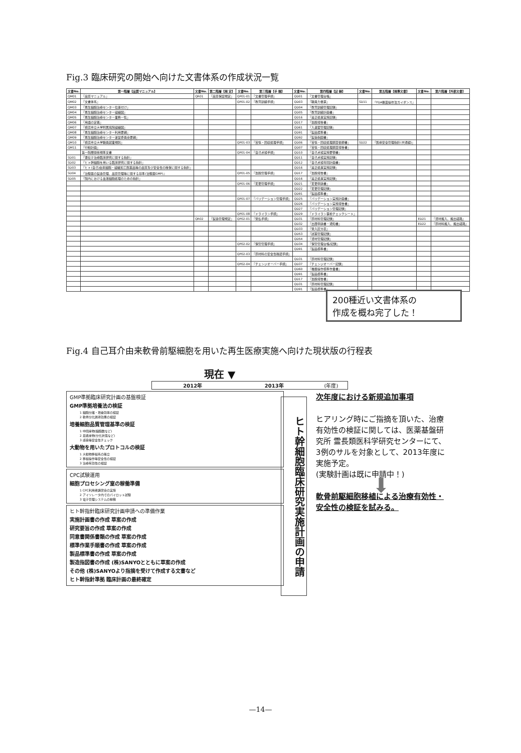Fig.3 臨床研究の開始へ向けた文書体系の作成状況一覧
| 文書No. | 第一階層【品質マニュアル】 | 文書No. | 第二階層【規 定】 | 文書No. | 第三階層【手 順】 | 文書No. | 第四階層【記 録】 | 文書No. | 第五階層【規準文書】 | 文書No. | 第六階層【外部文書】 |
| --- | --- | --- | --- | --- | --- | --- | --- | --- | --- | --- | --- |
| QM01 | 『品質マニュアル』 | QR01 | 『品質保証規定』 | QP01-01 | 『文書管理手順』 | QD01 | 『文書管理台帳』 | | | | |
| QM02 | 『文書体系』 | | | QP01-02 | 『教育訓練手順』 | QD03 | 『職員力量票』 | SD11 | 『FDA無菌操作法ガイダンス』 | | |
| QM03 | 『再生細胞治療センター位置付け』 | | | | | QD04 | 『教育訓練管理記録』 | | | | |
| QM04 | 『再生細胞治療センター組織図』 | | | | | QD05 | 『教育訓練計画書』 | | | | |
| QM05 | 『再生細胞治療センター業務一覧』 | | | | | QD16 | 『是正処置実施記録』 | | | | |
| QM06 | 『用語の定義』 | | | | | QD17 | 『逸脱報告書』 | | | | |
| QM07 | 『横浜市立大学附属病院組織図』 | | | | | QD61 | 『入退室管理記録』 | | | | |
| QM08 | 『再生細胞治療センター利用要綱』 | | | | | QD91 | 『製品標準書』 | | | | |
| QM09 | 『再生細胞治療センター運営委員会要綱』 | | | | | QD92 | 『製造指図書』 | | | | |
| QM10 | 『横浜市立大学職員就業規則』 | | | QP01-03 | 『苦情・回収処理手順』 | QD06 | 『苦情・回収処理調査依頼書』 | SD22 | 『医療安全管理指針(共通編)』 | | |
| QM11 | 『行動計画』 | | | | | QD07 | 『苦情・回収処理調査報告書』 | | | | |
| | 第一階層関係規準文書 | | | QP01-04 | 『自己点検手順』 | QD10 | 『自己点検実施要領書』 | | | | |
| SD01 | 『遺伝子治療臨床研究に関する指針』 | | | | | QD11 | 『自己点検実施記録』 | | | | |
| SD02 | 『ヒト幹細胞を用いる臨床研究に関する指針』 | | | | | QD12 | 『自己点検年間計画書』 | | | | |
| SD03 | 『ヒト(自己)由来細胞・組織加工医薬品等の品質及び安全性の確保に関する指針』 | | | | | QD16 | 『是正処置実施記録』 | | | | |
| SD04 | 『治験薬の製造管理、品質管理等に関する基準(治験薬GMP)』 | | | QP01-05 | 『逸脱管理手順』 | QD17 | 『逸脱報告書』 | | | | |
| SD05 | 『院内における血液細胞処理のための指針』 | | | | | QD16 | 『是正処置実施記録』 | | | | |
| | | | | QP01-06 | 『変更管理手順』 | QD21 | 『変更申請書』 | | | | |
| | | | | | | QD22 | 『変更管理記録』 | | | | |
| | | | | | | QD91 | 『製品標準書』 | | | | |
| | | | | QP01-07 | 『バリデーション管理手順』 | QD25 | 『バリデーション実施計画書』 | | | | |
| | | | | | | QD26 | 『バリデーション実施報告書』 | | | | |
| | | | | | | QD27 | 『バリデーション管理記録』 | | | | |
| | | | | QP01-08 | 『ドライラン手順』 | QD29 | 『ドライラン事前チェックシート』 | | | | |
| | | QR02 | 『製造管理規定』 | QP02-01 | 『受払手順』 | QD31 | 『原材料管理記録』 | | | ED21 | 『資材搬入、搬出経路』 |
| | | | | | | QD32 | 『出庫申請書・通知書』 | | | ED22 | 『原材料搬入、搬出経路』 |
| | | | | | | QD33 | 『受入区分表』 | | | | |
| | | | | | | QD53 | 『試薬管理記録』 | | | | |
| | | | | | | QD54 | 『資材管理記録』 | | | | |
| | | | | QP02-02 | 『保管管理手順』 | QD34 | 『保管管理台帳/記録』 | | | | |
| | | | | | | QD91 | 『製品標準書』 | | | | |
| | | | | QP02-03 | 『原材料の安全性確認手順』 | | | | | | |
| | | | | | | QD31 | 『原材料管理記録』 | | | | |
| | | | | QP02-04 | 『チェンジオーバー手順』 | QD37 | 『チェンジオーバー記録』 | | | | |
| | | | | | | QD60 | 『機器操作標準作業書』 | | | | |
| | | | | | | QD91 | 『製品標準書』 | | | | |
| | | | | | | QD17 | 『逸脱報告書』 | | | | |
| | | | | | | QD31 | 『原材料管理記録』 | | | | |
| | | | | | | QD91 | 『製品標準書』 | | | | |
200種近い文書体系の
作成を概ね完了した！
Fig.4 自己耳介由来軟骨前駆細胞を用いた再生医療実施へ向けた現状版の行程表
現在 ▼
2012年 2013年 (年度)
GMP準拠臨床研究計画の基盤検証
GMP準拠培養法の検証
1 細胞分離・培養効率の検証
2 軟骨分化誘導効果の検証
培養細胞品質管理基準の検証
1 中間産物(細胞数など)
2 最終産物(分化状態など)
3 感染等安全性チェック
大動物を用いたプロトコルの検証
1 大動物移植系の確立
2 移植操作等安全性の検証
3 治療有効性の検証
CPC試験運用
細胞プロセシング室の稼働準備
1 CPC利用者講習会の実施
2 アイソレータ内でのパイロット試験
3 電子管理システムの稼働
ヒト幹指針臨床研究計画申請への準備作業
実施計画書の作成 草案の作成
研究要旨の作成 草案の作成
同意書関係書類の作成 草案の作成
標準作業手順書の作成 草案の作成
製品標準書の作成 草案の作成
製造指図書の作成 (株)SANYOとともに草案の作成
その他 (株)SANYOより指摘を受けて作成する文書など
ヒト幹指針準拠 臨床計画の最終確定
ヒト幹細胞臨床研究実施計画の申請
次年度における新規追加事項
ヒアリング時にご指摘を頂いた、治療有効性の検証に関しては、医薬基盤研究所 霊長類医科学研究センターにて、3例のサルを対象として、2013年度に実施予定。
(実験計画は既に申請中！)
⬇
軟骨前駆細胞移植による治療有効性・安全性の検証を試みる。
—14—